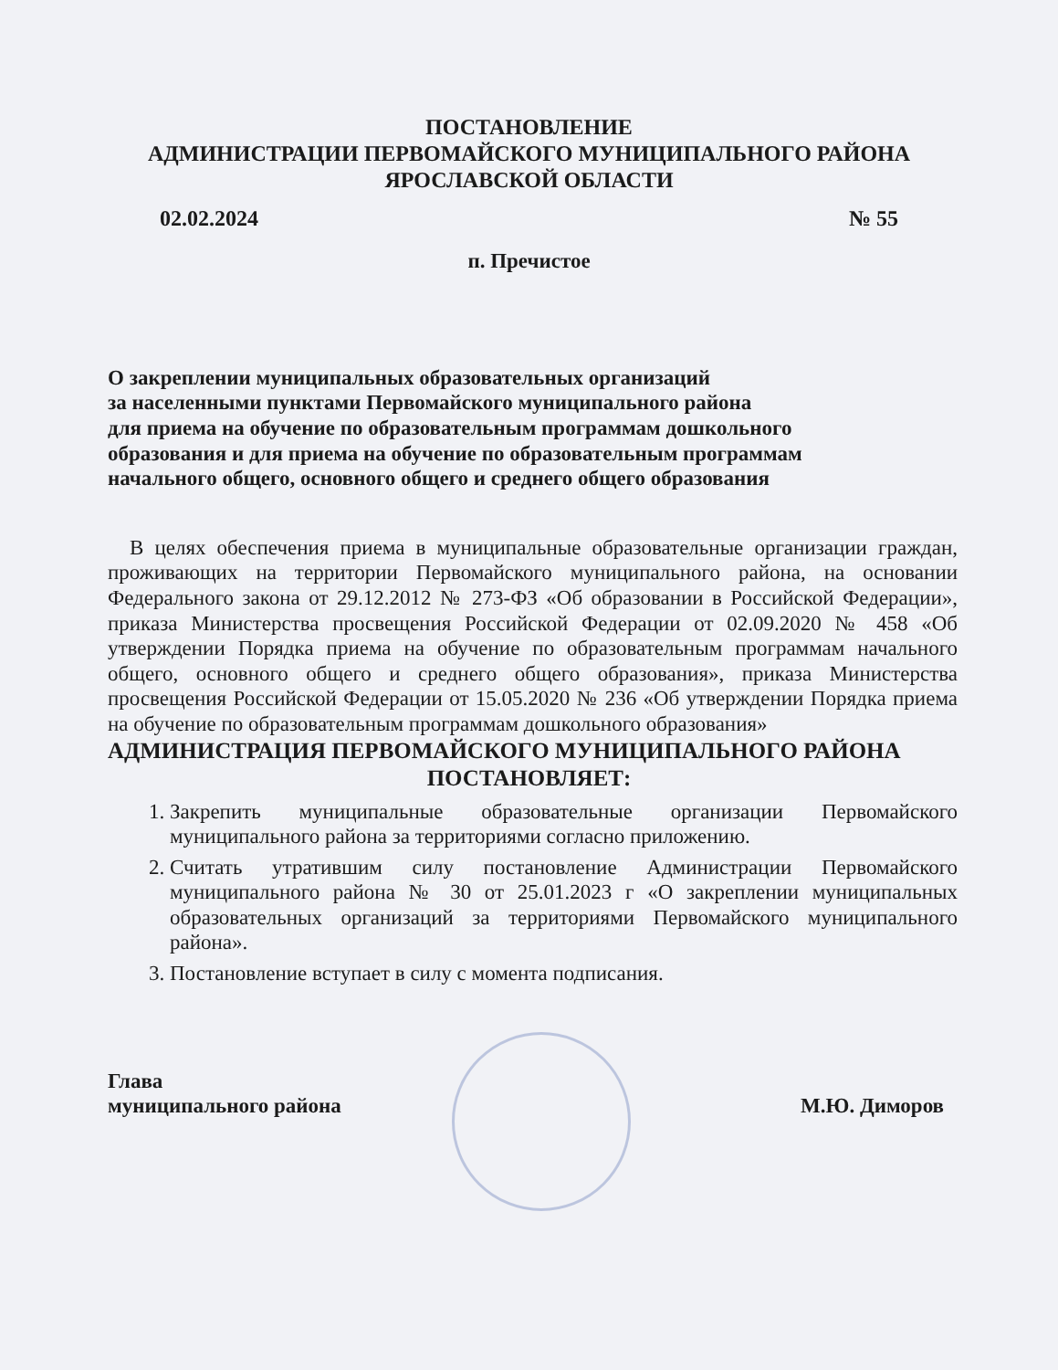ПОСТАНОВЛЕНИЕ
АДМИНИСТРАЦИИ ПЕРВОМАЙСКОГО МУНИЦИПАЛЬНОГО РАЙОНА
ЯРОСЛАВСКОЙ ОБЛАСТИ
02.02.2024 № 55
п. Пречистое
О закреплении муниципальных образовательных организаций
за населенными пунктами Первомайского муниципального района
для приема на обучение по образовательным программам дошкольного
образования и для приема на обучение по образовательным программам
начального общего, основного общего и среднего общего образования
В целях обеспечения приема в муниципальные образовательные организации граждан, проживающих на территории Первомайского муниципального района, на основании Федерального закона от 29.12.2012 № 273-ФЗ «Об образовании в Российской Федерации», приказа Министерства просвещения Российской Федерации от 02.09.2020 № 458 «Об утверждении Порядка приема на обучение по образовательным программам начального общего, основного общего и среднего общего образования», приказа Министерства просвещения Российской Федерации от 15.05.2020 № 236 «Об утверждении Порядка приема на обучение по образовательным программам дошкольного образования»
АДМИНИСТРАЦИЯ ПЕРВОМАЙСКОГО МУНИЦИПАЛЬНОГО РАЙОНА
ПОСТАНОВЛЯЕТ:
1. Закрепить муниципальные образовательные организации Первомайского муниципального района за территориями согласно приложению.
2. Считать утратившим силу постановление Администрации Первомайского муниципального района № 30 от 25.01.2023 г «О закреплении муниципальных образовательных организаций за территориями Первомайского муниципального района».
3. Постановление вступает в силу с момента подписания.
Глава
муниципального района М.Ю. Диморов